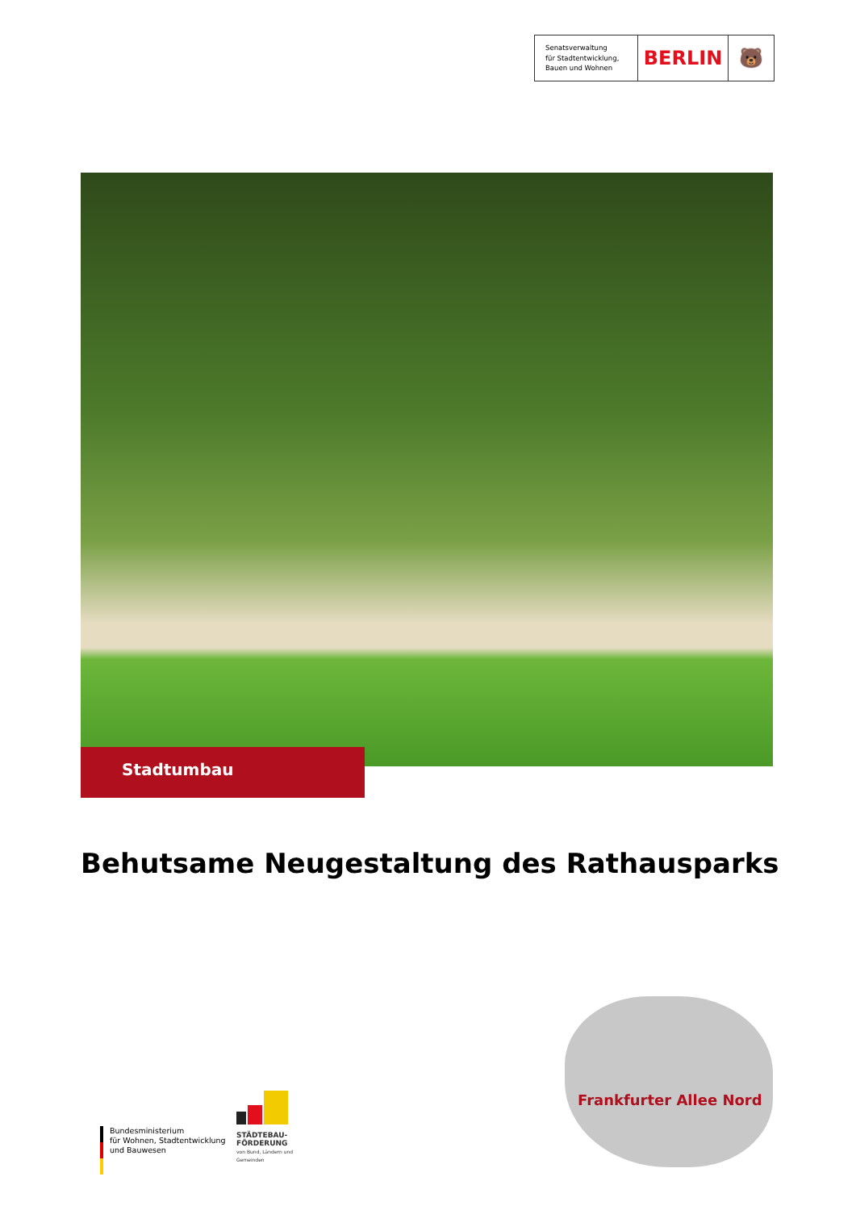Senatsverwaltung
für Stadtentwicklung,
Bauen und Wohnen
BERLIN 🐻
Stadtumbau
Behutsame Neugestaltung des Rathausparks
STÄDTEBAU-
FÖRDERUNG
von Bund, Ländern und
Gemeinden
Bundesministerium
für Wohnen, Stadtentwicklung
und Bauwesen
Frankfurter Allee Nord